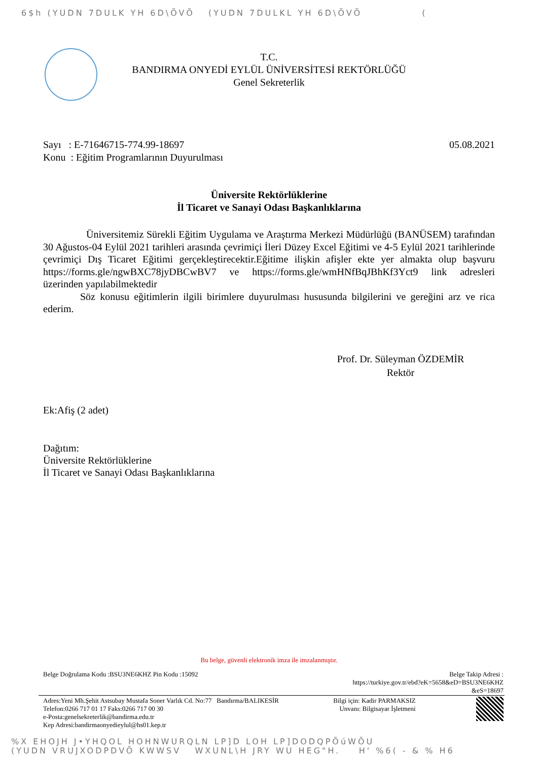6$h (YUDN 7DULK YH 6D\ÕVÕ (YUDN 7DULKL YH 6D\ÕVÕ (
T.C.
BANDIRMA ONYEDİ EYLÜL ÜNİVERSİTESİ REKTÖRLÜĞÜ
Genel Sekreterlik
Sayı : E-71646715-774.99-18697 05.08.2021
Konu : Eğitim Programlarının Duyurulması
Üniversite Rektörlüklerine
İl Ticaret ve Sanayi Odası Başkanlıklarına
Üniversitemiz Sürekli Eğitim Uygulama ve Araştırma Merkezi Müdürlüğü (BANÜSEM) tarafından 30 Ağustos-04 Eylül 2021 tarihleri arasında çevrimiçi İleri Düzey Excel Eğitimi ve 4-5 Eylül 2021 tarihlerinde çevrimiçi Dış Ticaret Eğitimi gerçekleştirecektir.Eğitime ilişkin afişler ekte yer almakta olup başvuru https://forms.gle/ngwBXC78jyDBCwBV7 ve https://forms.gle/wmHNfBqJBhKf3Yct9 link adresleri üzerinden yapılabilmektedir
Söz konusu eğitimlerin ilgili birimlere duyurulması hususunda bilgilerini ve gereğini arz ve rica ederim.
Prof. Dr. Süleyman ÖZDEMİR
Rektör
Ek:Afiş (2 adet)
Dağıtım:
Üniversite Rektörlüklerine
İl Ticaret ve Sanayi Odası Başkanlıklarına
Bu belge, güvenli elektronik imza ile imzalanmıştır.
Belge Doğrulama Kodu :BSU3NE6KHZ Pin Kodu :15092 Belge Takip Adresi :
https://turkiye.gov.tr/ebd?eK=5658&eD=BSU3NE6KHZ
&eS=18697
Adres:Yeni Mh.Şehit Astsubay Mustafa Soner Varlık Cd. No:77 Bandırma/BALIKESİR
Telefon:0266 717 01 17 Faks:0266 717 00 30
e-Posta:genelsekreterlik@bandirma.edu.tr
Kep Adresi:bandirmaonyedieylul@hs01.kep.tr Bilgi için: Kadir PARMAKSIZ
Unvanı: Bilgisayar İşletmeni
%X EHOJH J•YHQOL HOHNWURQLN LP]D LOH LP]DODQPÕúWÕU
(YUDN VRUJXODPDVÕ KWWSV WXUNL\H JRY WU HEG"H. H' %6( - & % H6